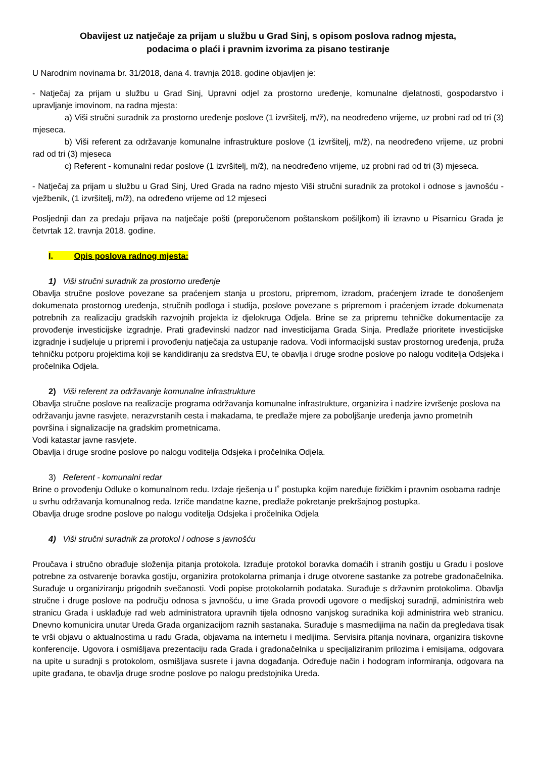Obavijest uz natječaje za prijam u službu u Grad Sinj, s opisom poslova radnog mjesta,
podacima o plaći i pravnim izvorima za pisano testiranje
U Narodnim novinama br. 31/2018, dana 4. travnja 2018. godine objavljen je:
- Natječaj za prijam u službu u Grad Sinj, Upravni odjel za prostorno uređenje, komunalne djelatnosti, gospodarstvo i upravljanje imovinom, na radna mjesta:
a) Viši stručni suradnik za prostorno uređenje poslove (1 izvršitelj, m/ž), na neodređeno vrijeme, uz probni rad od tri (3) mjeseca.
b) Viši referent za održavanje komunalne infrastrukture poslove (1 izvršitelj, m/ž), na neodređeno vrijeme, uz probni rad od tri (3) mjeseca
c) Referent - komunalni redar poslove (1 izvršitelj, m/ž), na neodređeno vrijeme, uz probni rad od tri (3) mjeseca.
- Natječaj za prijam u službu u Grad Sinj, Ured Grada na radno mjesto Viši stručni suradnik za protokol i odnose s javnošću - vježbenik, (1 izvršitelj, m/ž), na određeno vrijeme od 12 mjeseci
Posljednji dan za predaju prijava na natječaje pošti (preporučenom poštanskom pošiljkom) ili izravno u Pisarnicu Grada je četvrtak 12. travnja 2018. godine.
I. Opis poslova radnog mjesta:
1) Viši stručni suradnik za prostorno uređenje
Obavlja stručne poslove povezane sa praćenjem stanja u prostoru, pripremom, izradom, praćenjem izrade te donošenjem dokumenata prostornog uređenja, stručnih podloga i studija, poslove povezane s pripremom i praćenjem izrade dokumenata potrebnih za realizaciju gradskih razvojnih projekta iz djelokruga Odjela. Brine se za pripremu tehničke dokumentacije za provođenje investicijske izgradnje. Prati građevinski nadzor nad investicijama Grada Sinja. Predlaže prioritete investicijske izgradnje i sudjeluje u pripremi i provođenju natječaja za ustupanje radova. Vodi informacijski sustav prostornog uređenja, pruža tehničku potporu projektima koji se kandidiranju za sredstva EU, te obavlja i druge srodne poslove po nalogu voditelja Odsjeka i pročelnika Odjela.
2) Viši referent za održavanje komunalne infrastrukture
Obavlja stručne poslove na realizacije programa održavanja komunalne infrastrukture, organizira i nadzire izvršenje poslova na održavanju javne rasvjete, nerazvrstanih cesta i makadama, te predlaže mjere za poboljšanje uređenja javno prometnih površina i signalizacije na gradskim prometnicama.
Vodi katastar javne rasvjete.
Obavlja i druge srodne poslove po nalogu voditelja Odsjeka i pročelnika Odjela.
3) Referent - komunalni redar
Brine o provođenju Odluke o komunalnom redu. Izdaje rješenja u I˚ postupka kojim naređuje fizičkim i pravnim osobama radnje u svrhu održavanja komunalnog reda. Izriče mandatne kazne, predlaže pokretanje prekršajnog postupka.
Obavlja druge srodne poslove po nalogu voditelja Odsjeka i pročelnika Odjela
4) Viši stručni suradnik za protokol i odnose s javnošću
Proučava i stručno obrađuje složenija pitanja protokola. Izrađuje protokol boravka domaćih i stranih gostiju u Gradu i poslove potrebne za ostvarenje boravka gostiju, organizira protokolarna primanja i druge otvorene sastanke za potrebe gradonačelnika. Surađuje u organiziranju prigodnih svečanosti. Vodi popise protokolarnih podataka. Surađuje s državnim protokolima. Obavlja stručne i druge poslove na području odnosa s javnošću, u ime Grada provodi ugovore o medijskoj suradnji, administrira web stranicu Grada i usklađuje rad web administratora upravnih tijela odnosno vanjskog suradnika koji administrira web stranicu. Dnevno komunicira unutar Ureda Grada organizacijom raznih sastanaka. Surađuje s masmedijima na način da pregledava tisak te vrši objavu o aktualnostima u radu Grada, objavama na internetu i medijima. Servisira pitanja novinara, organizira tiskovne konferencije. Ugovora i osmišljava prezentaciju rada Grada i gradonačelnika u specijaliziranim prilozima i emisijama, odgovara na upite u suradnji s protokolom, osmišljava susrete i javna događanja. Određuje način i hodogram informiranja, odgovara na upite građana, te obavlja druge srodne poslove po nalogu predstojnika Ureda.